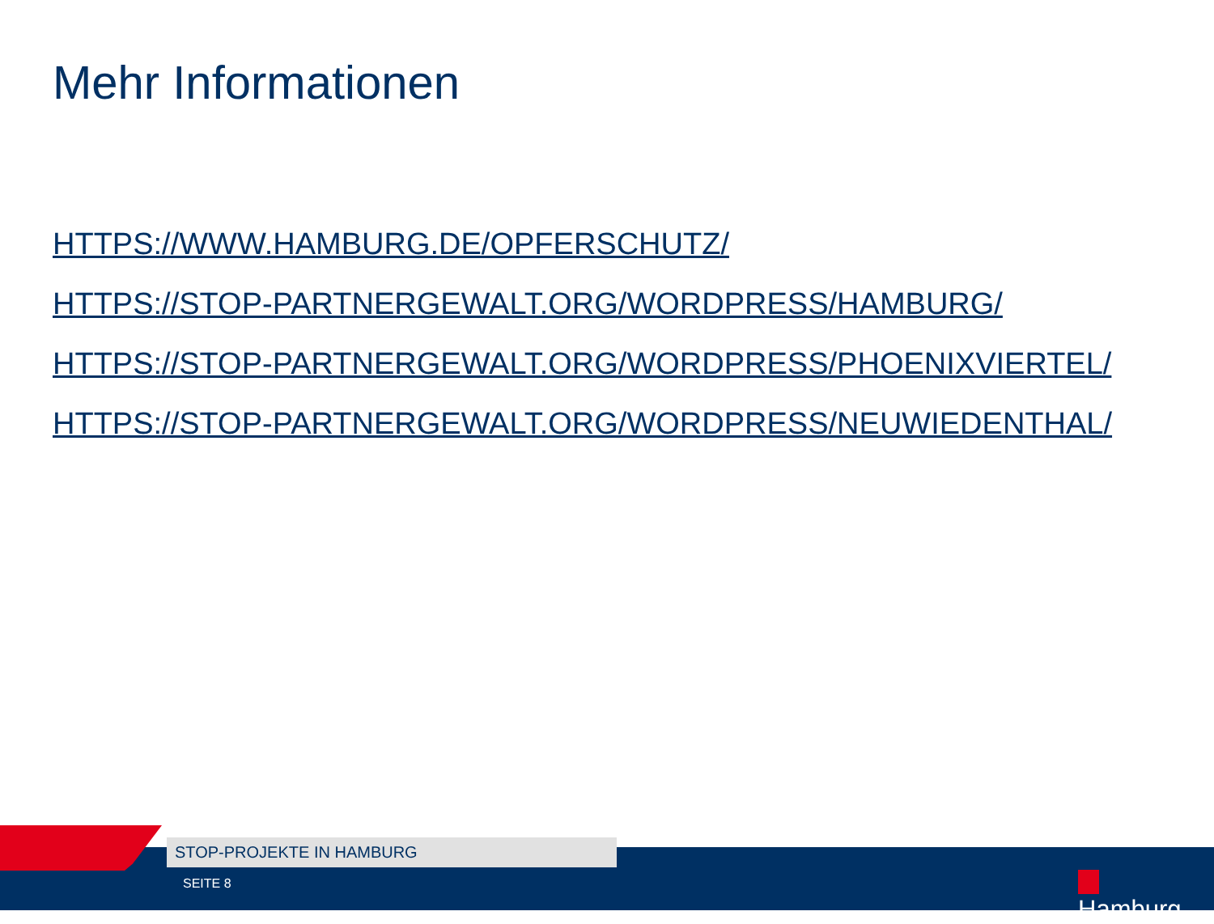Mehr Informationen
HTTPS://WWW.HAMBURG.DE/OPFERSCHUTZ/
HTTPS://STOP-PARTNERGEWALT.ORG/WORDPRESS/HAMBURG/
HTTPS://STOP-PARTNERGEWALT.ORG/WORDPRESS/PHOENIXVIERTEL/
HTTPS://STOP-PARTNERGEWALT.ORG/WORDPRESS/NEUWIEDENTHAL/
STOP-PROJEKTE IN HAMBURG
SEITE 8 Hamburg